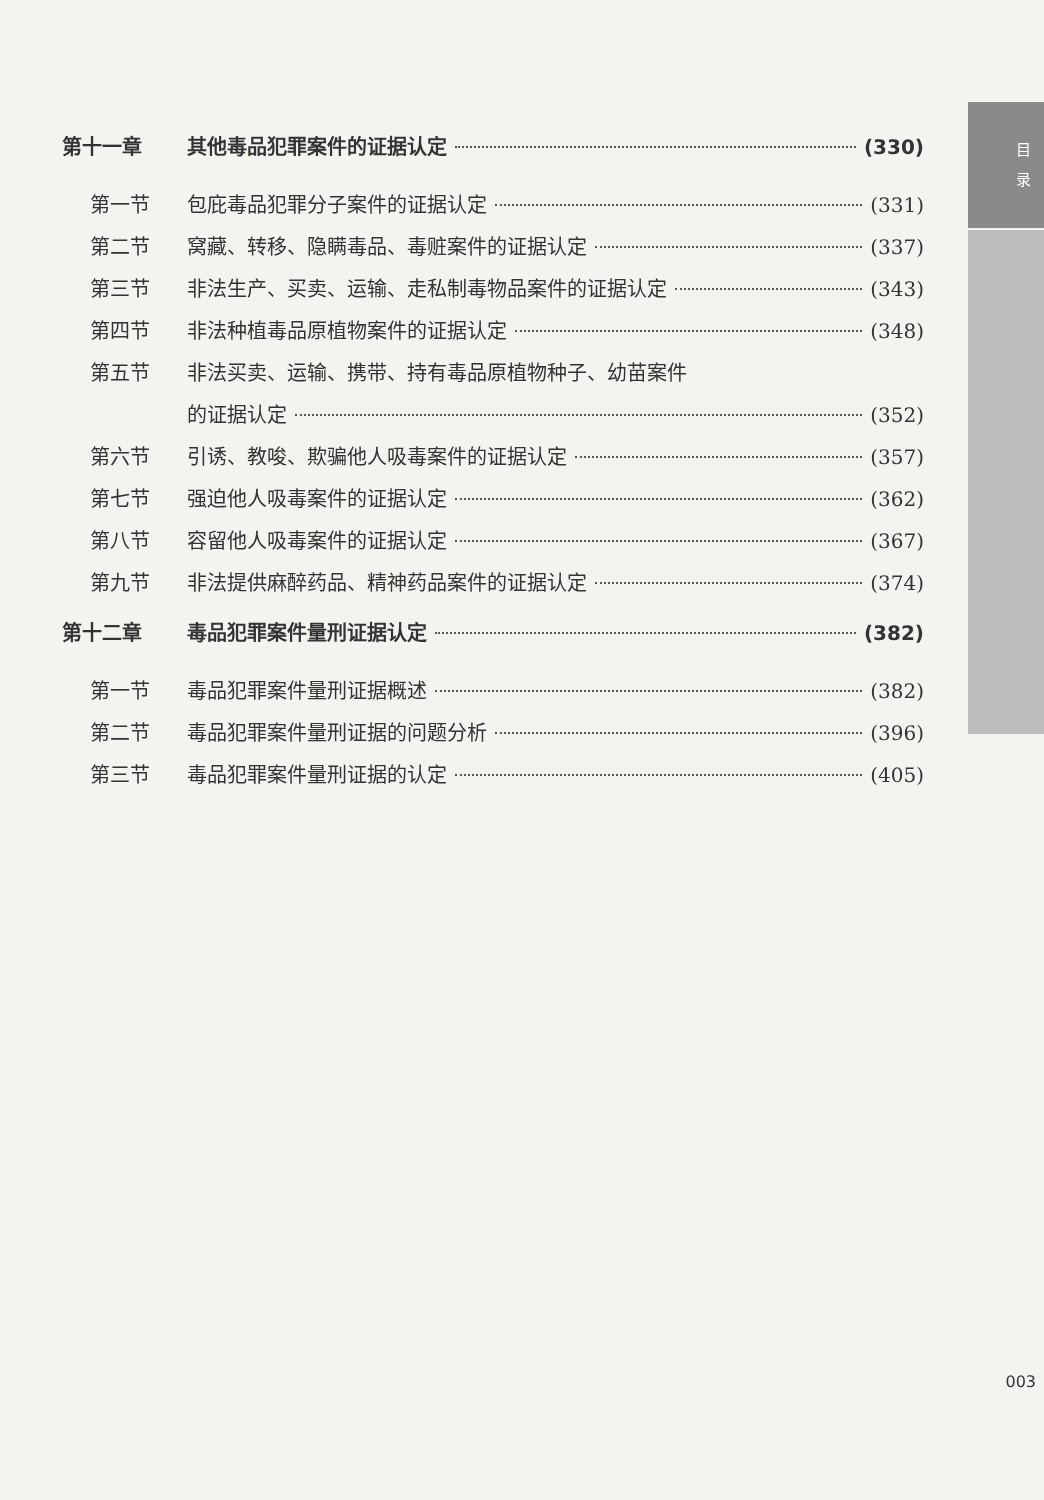目 录
第十一章 其他毒品犯罪案件的证据认定 (330)
第一节 包庇毒品犯罪分子案件的证据认定 (331)
第二节 窝藏、转移、隐瞒毒品、毒赃案件的证据认定 (337)
第三节 非法生产、买卖、运输、走私制毒物品案件的证据认定 (343)
第四节 非法种植毒品原植物案件的证据认定 (348)
第五节 非法买卖、运输、携带、持有毒品原植物种子、幼苗案件
的证据认定 (352)
第六节 引诱、教唆、欺骗他人吸毒案件的证据认定 (357)
第七节 强迫他人吸毒案件的证据认定 (362)
第八节 容留他人吸毒案件的证据认定 (367)
第九节 非法提供麻醉药品、精神药品案件的证据认定 (374)
第十二章 毒品犯罪案件量刑证据认定 (382)
第一节 毒品犯罪案件量刑证据概述 (382)
第二节 毒品犯罪案件量刑证据的问题分析 (396)
第三节 毒品犯罪案件量刑证据的认定 (405)
003